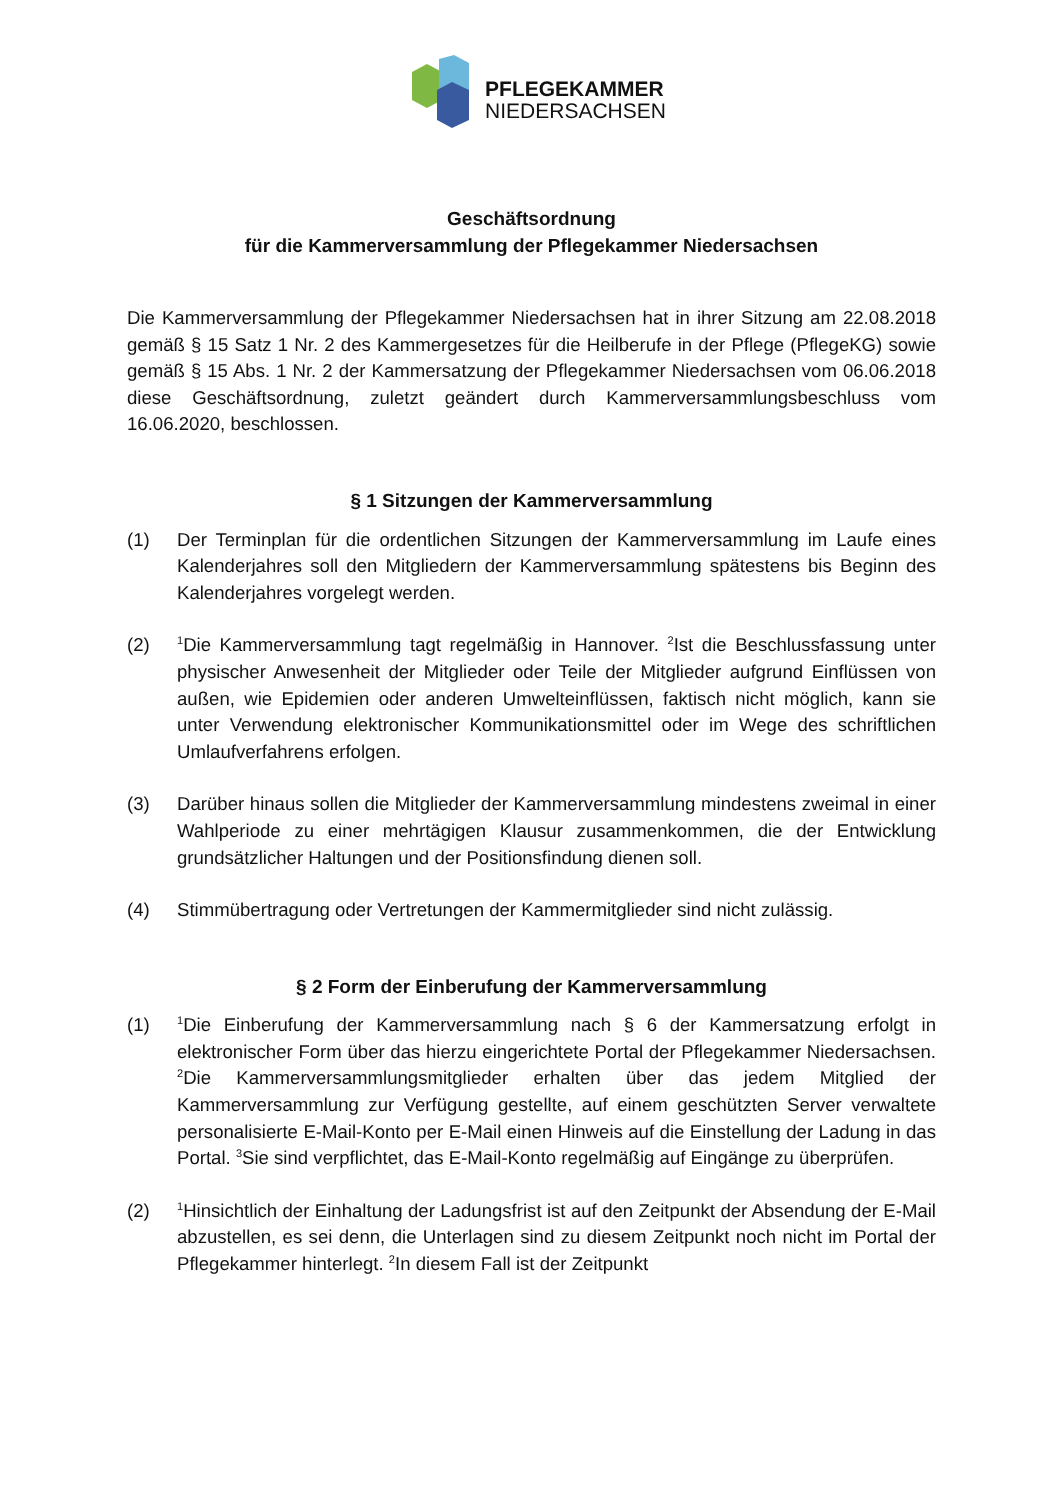PFLEGEKAMMER
NIEDERSACHSEN
Geschäftsordnung
für die Kammerversammlung der Pflegekammer Niedersachsen
Die Kammerversammlung der Pflegekammer Niedersachsen hat in ihrer Sitzung am 22.08.2018 gemäß § 15 Satz 1 Nr. 2 des Kammergesetzes für die Heilberufe in der Pflege (PflegeKG) sowie gemäß § 15 Abs. 1 Nr. 2 der Kammersatzung der Pflegekammer Niedersachsen vom 06.06.2018 diese Geschäftsordnung, zuletzt geändert durch Kammerversammlungsbeschluss vom 16.06.2020, beschlossen.
§ 1 Sitzungen der Kammerversammlung
(1) Der Terminplan für die ordentlichen Sitzungen der Kammerversammlung im Laufe eines Kalenderjahres soll den Mitgliedern der Kammerversammlung spätestens bis Beginn des Kalenderjahres vorgelegt werden.
(2)
<sup>1</sup> Die Kammerversammlung tagt regelmäßig in Hannover. <sup>2</sup>Ist die Beschlussfassung unter physischer Anwesenheit der Mitglieder oder Teile der Mitglieder aufgrund Einflüssen von außen, wie Epidemien oder anderen Umwelteinflüssen, faktisch nicht möglich, kann sie unter Verwendung elektronischer Kommunikationsmittel oder im Wege des schriftlichen Umlaufverfahrens erfolgen.
(3) Darüber hinaus sollen die Mitglieder der Kammerversammlung mindestens zweimal in einer Wahlperiode zu einer mehrtägigen Klausur zusammenkommen, die der Entwicklung grundsätzlicher Haltungen und der Positionsfindung dienen soll.
(4) Stimmübertragung oder Vertretungen der Kammermitglieder sind nicht zulässig.
§ 2 Form der Einberufung der Kammerversammlung
(1)
<sup>1</sup> Die Einberufung der Kammerversammlung nach § 6 der Kammersatzung erfolgt in elektronischer Form über das hierzu eingerichtete Portal der Pflegekammer Niedersachsen. <sup>2</sup>Die Kammerversammlungsmitglieder erhalten über das jedem Mitglied der Kammerversammlung zur Verfügung gestellte, auf einem geschützten Server verwaltete personalisierte E-Mail-Konto per E-Mail einen Hinweis auf die Einstellung der Ladung in das Portal. <sup>3</sup>Sie sind verpflichtet, das E-Mail-Konto regelmäßig auf Eingänge zu überprüfen.
(2)
<sup>1</sup> Hinsichtlich der Einhaltung der Ladungsfrist ist auf den Zeitpunkt der Absendung der E-Mail abzustellen, es sei denn, die Unterlagen sind zu diesem Zeitpunkt noch nicht im Portal der Pflegekammer hinterlegt. <sup>2</sup>In diesem Fall ist der Zeitpunkt